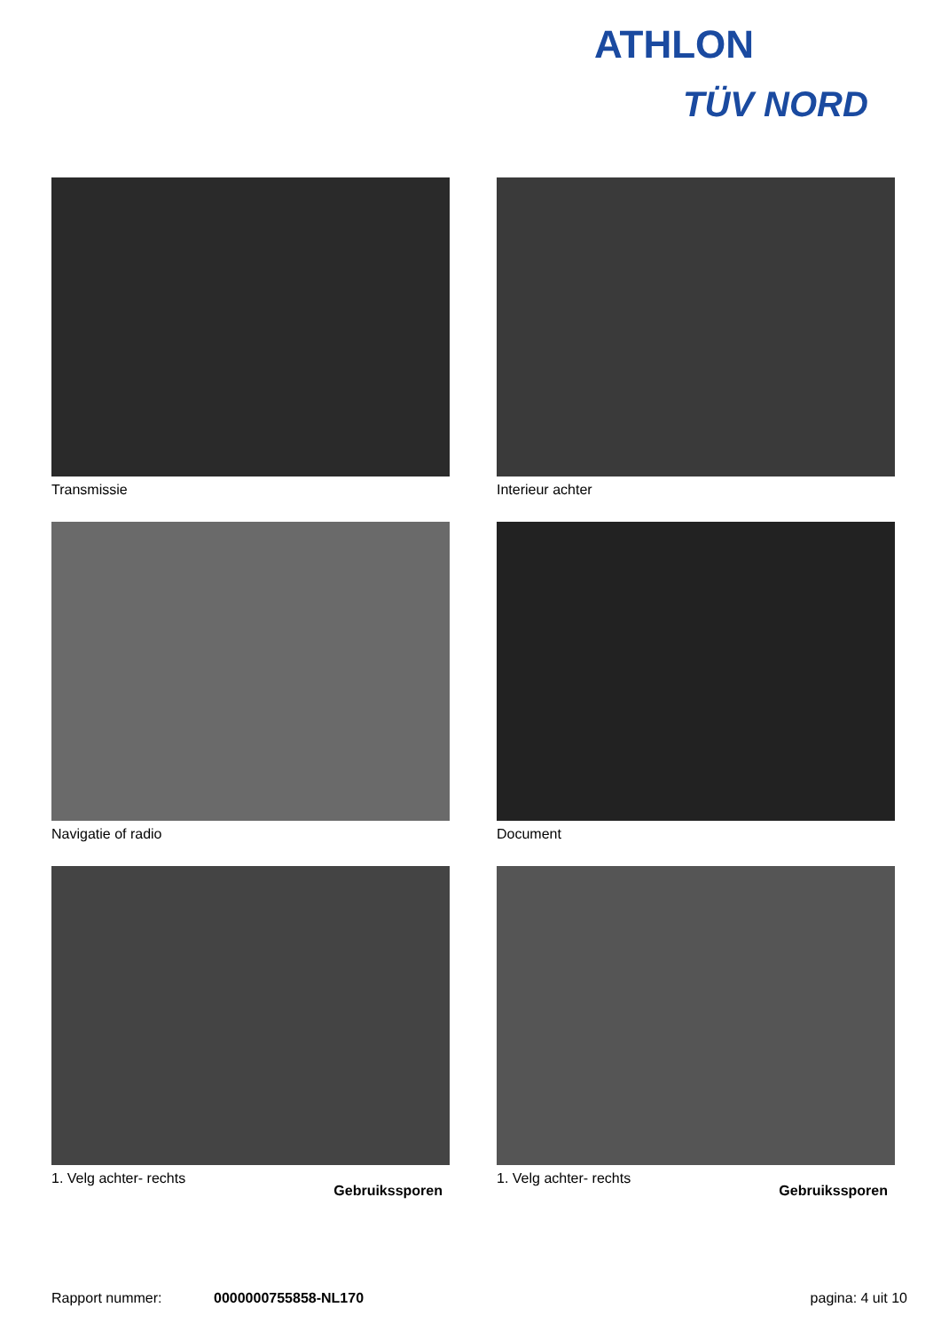ATHLON
TÜV NORD
Transmissie
Interieur achter
Navigatie of radio
Document
1. Velg achter- rechts
Gebruikssporen
1. Velg achter- rechts
Gebruikssporen
Rapport nummer: 0000000755858-NL170 pagina: 4 uit 10